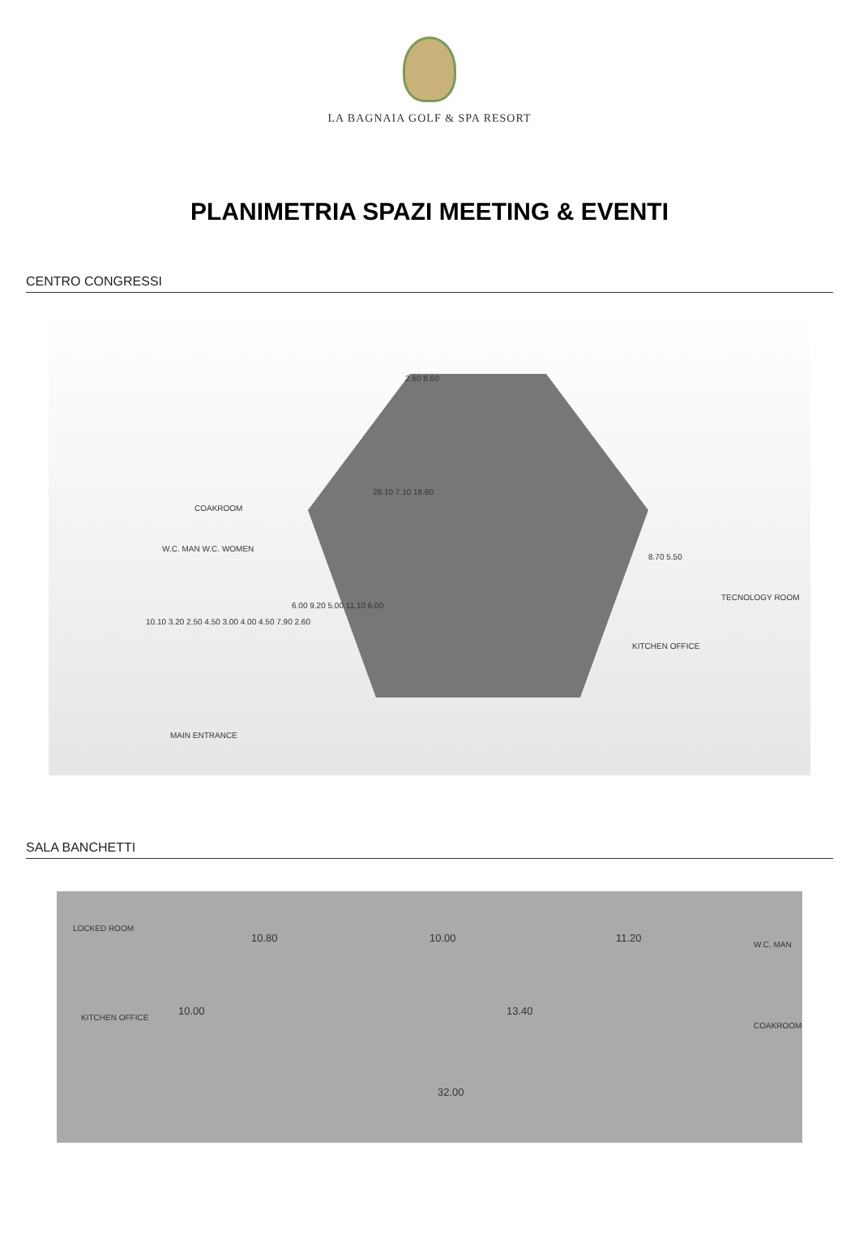LA BAGNAIA GOLF & SPA RESORT
PLANIMETRIA SPAZI MEETING & EVENTI
CENTRO CONGRESSI
2.60 8.60
28.10 7.10 18.60
COAKROOM
W.C. MAN W.C. WOMEN
10.10 3.20 2.50 4.50 3.00 4.00 4.50 7.90 2.60
6.00 9.20 5.00 11.10 6.00
8.70 5.50
TECNOLOGY ROOM
KITCHEN OFFICE
MAIN ENTRANCE
SALA BANCHETTI
LOCKED ROOM
KITCHEN OFFICE
10.80 10.00 11.20
10.00 13.40
32.00
W.C. MAN
COAKROOM